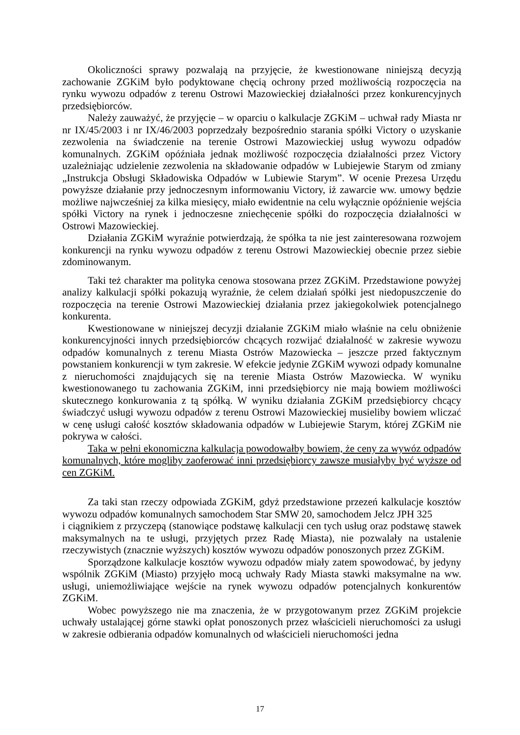Okoliczności sprawy pozwalają na przyjęcie, że kwestionowane niniejszą decyzją zachowanie ZGKiM było podyktowane chęcią ochrony przed możliwością rozpoczęcia na rynku wywozu odpadów z terenu Ostrowi Mazowieckiej działalności przez konkurencyjnych przedsiębiorców.
Należy zauważyć, że przyjęcie – w oparciu o kalkulacje ZGKiM – uchwał rady Miasta nr nr IX/45/2003 i nr IX/46/2003 poprzedzały bezpośrednio starania spółki Victory o uzyskanie zezwolenia na świadczenie na terenie Ostrowi Mazowieckiej usług wywozu odpadów komunalnych. ZGKiM opóźniała jednak możliwość rozpoczęcia działalności przez Victory uzależniając udzielenie zezwolenia na składowanie odpadów w Lubiejewie Starym od zmiany „Instrukcja Obsługi Składowiska Odpadów w Lubiewie Starym”. W ocenie Prezesa Urzędu powyższe działanie przy jednoczesnym informowaniu Victory, iż zawarcie ww. umowy będzie możliwe najwcześniej za kilka miesięcy, miało ewidentnie na celu wyłącznie opóźnienie wejścia spółki Victory na rynek i jednoczesne zniechęcenie spółki do rozpoczęcia działalności w Ostrowi Mazowieckiej.
Działania ZGKiM wyraźnie potwierdzają, że spółka ta nie jest zainteresowana rozwojem konkurencji na rynku wywozu odpadów z terenu Ostrowi Mazowieckiej obecnie przez siebie zdominowanym.
Taki też charakter ma polityka cenowa stosowana przez ZGKiM. Przedstawione powyżej analizy kalkulacji spółki pokazują wyraźnie, że celem działań spółki jest niedopuszczenie do rozpoczęcia na terenie Ostrowi Mazowieckiej działania przez jakiegokolwiek potencjalnego konkurenta.
Kwestionowane w niniejszej decyzji działanie ZGKiM miało właśnie na celu obniżenie konkurencyjności innych przedsiębiorców chcących rozwijać działalność w zakresie wywozu odpadów komunalnych z terenu Miasta Ostrów Mazowiecka – jeszcze przed faktycznym powstaniem konkurencji w tym zakresie. W efekcie jedynie ZGKiM wywozi odpady komunalne z nieruchomości znajdujących się na terenie Miasta Ostrów Mazowiecka. W wyniku kwestionowanego tu zachowania ZGKiM, inni przedsiębiorcy nie mają bowiem możliwości skutecznego konkurowania z tą spółką. W wyniku działania ZGKiM przedsiębiorcy chcący świadczyć usługi wywozu odpadów z terenu Ostrowi Mazowieckiej musieliby bowiem wliczać w cenę usługi całość kosztów składowania odpadów w Lubiejewie Starym, której ZGKiM nie pokrywa w całości.
Taka w pełni ekonomiczna kalkulacja powodowałby bowiem, że ceny za wywóz odpadów komunalnych, które mogliby zaoferować inni przedsiębiorcy zawsze musiałyby być wyższe od cen ZGKiM.
Za taki stan rzeczy odpowiada ZGKiM, gdyż przedstawione przezeń kalkulacje kosztów wywozu odpadów komunalnych samochodem Star SMW 20, samochodem Jelcz JPH 325
i ciągnikiem z przyczepą (stanowiące podstawę kalkulacji cen tych usług oraz podstawę stawek maksymalnych na te usługi, przyjętych przez Radę Miasta), nie pozwalały na ustalenie rzeczywistych (znacznie wyższych) kosztów wywozu odpadów ponoszonych przez ZGKiM.
Sporządzone kalkulacje kosztów wywozu odpadów miały zatem spowodować, by jedyny wspólnik ZGKiM (Miasto) przyjęło mocą uchwały Rady Miasta stawki maksymalne na ww. usługi, uniemożliwiające wejście na rynek wywozu odpadów potencjalnych konkurentów ZGKiM.
Wobec powyższego nie ma znaczenia, że w przygotowanym przez ZGKiM projekcie uchwały ustalającej górne stawki opłat ponoszonych przez właścicieli nieruchomości za usługi w zakresie odbierania odpadów komunalnych od właścicieli nieruchomości jedna
17